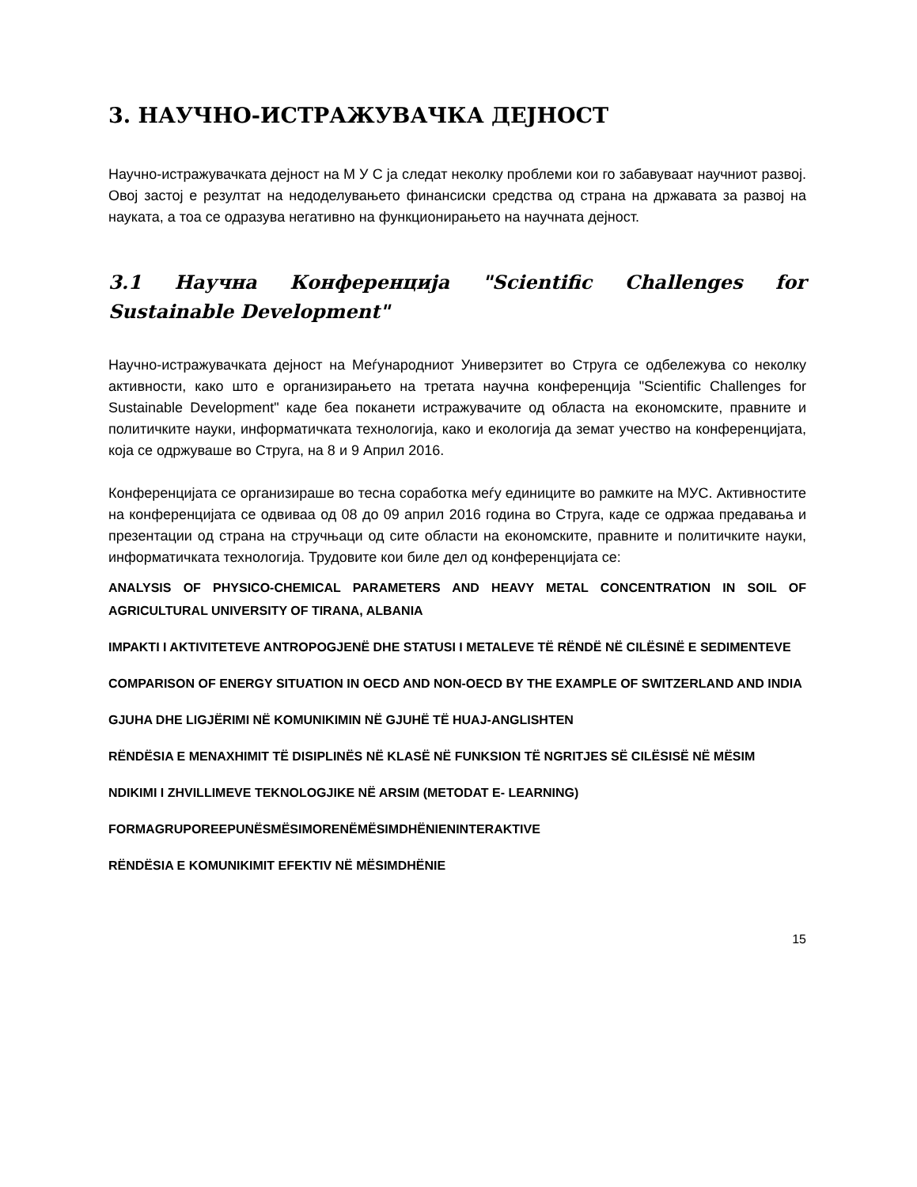3. НАУЧНО-ИСТРАЖУВАЧКА ДЕЈНОСТ
Научно-истражувачката дејност на М У С ја следат неколку проблеми кои го забавуваат научниот развој. Овој застој е резултат на недоделувањето финансиски средства од страна на државата за развој на науката, а тоа се одразува негативно на функционирањето на научната дејност.
3.1 Научна Конференција "Scientific Challenges for Sustainable Development"
Научно-истражувачката дејност на Меѓународниот Универзитет во Струга се одбележува со неколку активности, како што е организирањето на третата научна конференција "Scientific Challenges for Sustainable Development" каде беа поканети истражувачите од областа на економските, правните и политичките науки, информатичката технологија, како и екологија да земат учество на конференцијата, која се одржуваше во Струга, на 8 и 9 Април 2016.
Конференцијата се организираше во тесна соработка меѓу единиците во рамките на МУС. Активностите на конференцијата се одвиваа од 08 до 09 април 2016 година во Струга, каде се одржаа предавања и презентации од страна на стручњаци од сите области на економските, правните и политичките науки, информатичката технологија. Трудовите кои биле дел од конференцијата се:
ANALYSIS OF PHYSICO-CHEMICAL PARAMETERS AND HEAVY METAL CONCENTRATION IN SOIL OF AGRICULTURAL UNIVERSITY OF TIRANA, ALBANIA
IMPAKTI I AKTIVITETEVE ANTROPOGJENË DHE STATUSI I METALEVE TË RËNDË NË CILËSINË E SEDIMENTEVE
COMPARISON OF ENERGY SITUATION IN OECD AND NON-OECD BY THE EXAMPLE OF SWITZERLAND AND INDIA
GJUHA DHE LIGJËRIMI NË KOMUNIKIMIN NË GJUHË TË HUAJ-ANGLISHTEN
RËNDËSIA E MENAXHIMIT TË DISIPLINËS NË KLASË NË FUNKSION TË NGRITJES SË CILËSISË NË MËSIM
NDIKIMI I ZHVILLIMEVE TEKNOLOGJIKE NË ARSIM (METODAT E- LEARNING)
FORMAGRUPOREEPUNËSMËSIMORENËMËSIMDHËNIENINTERAKTIVE
RËNDËSIA E KOMUNIKIMIT EFEKTIV NË MËSIMDHËNIE
15